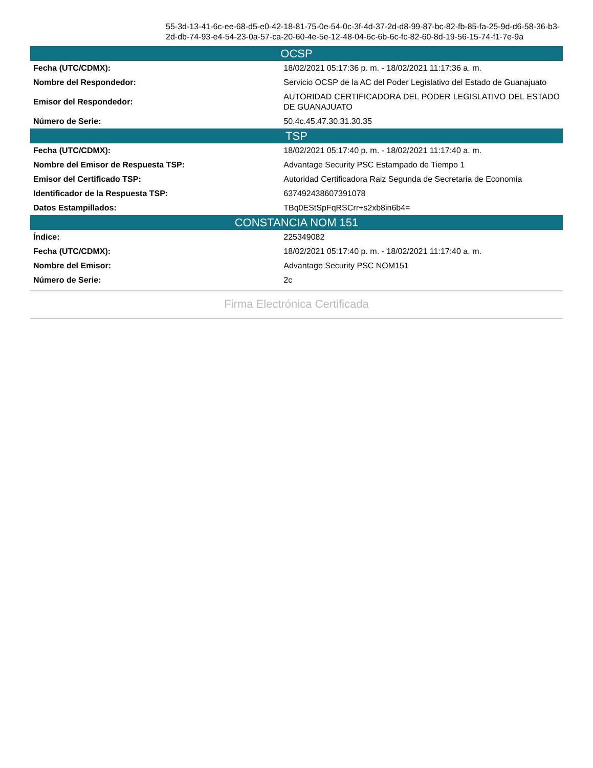55-3d-13-41-6c-ee-68-d5-e0-42-18-81-75-0e-54-0c-3f-4d-37-2d-d8-99-87-bc-82-fb-85-fa-25-9d-d6-58-36-b3-2d-db-74-93-e4-54-23-0a-57-ca-20-60-4e-5e-12-48-04-6c-6b-6c-fc-82-60-8d-19-56-15-74-f1-7e-9a
| OCSP | |
| --- | --- |
| Fecha (UTC/CDMX): | 18/02/2021 05:17:36 p. m. - 18/02/2021 11:17:36 a. m. |
| Nombre del Respondedor: | Servicio OCSP de la AC del Poder Legislativo del Estado de Guanajuato |
| Emisor del Respondedor: | AUTORIDAD CERTIFICADORA DEL PODER LEGISLATIVO DEL ESTADO DE GUANAJUATO |
| Número de Serie: | 50.4c.45.47.30.31.30.35 |
| TSP | |
| Fecha (UTC/CDMX): | 18/02/2021 05:17:40 p. m. - 18/02/2021 11:17:40 a. m. |
| Nombre del Emisor de Respuesta TSP: | Advantage Security PSC Estampado de Tiempo 1 |
| Emisor del Certificado TSP: | Autoridad Certificadora Raiz Segunda de Secretaria de Economia |
| Identificador de la Respuesta TSP: | 637492438607391078 |
| Datos Estampillados: | TBq0EStSpFqRSCrr+s2xb8in6b4= |
| CONSTANCIA NOM 151 | |
| Índice: | 225349082 |
| Fecha (UTC/CDMX): | 18/02/2021 05:17:40 p. m. - 18/02/2021 11:17:40 a. m. |
| Nombre del Emisor: | Advantage Security PSC NOM151 |
| Número de Serie: | 2c |
Firma Electrónica Certificada